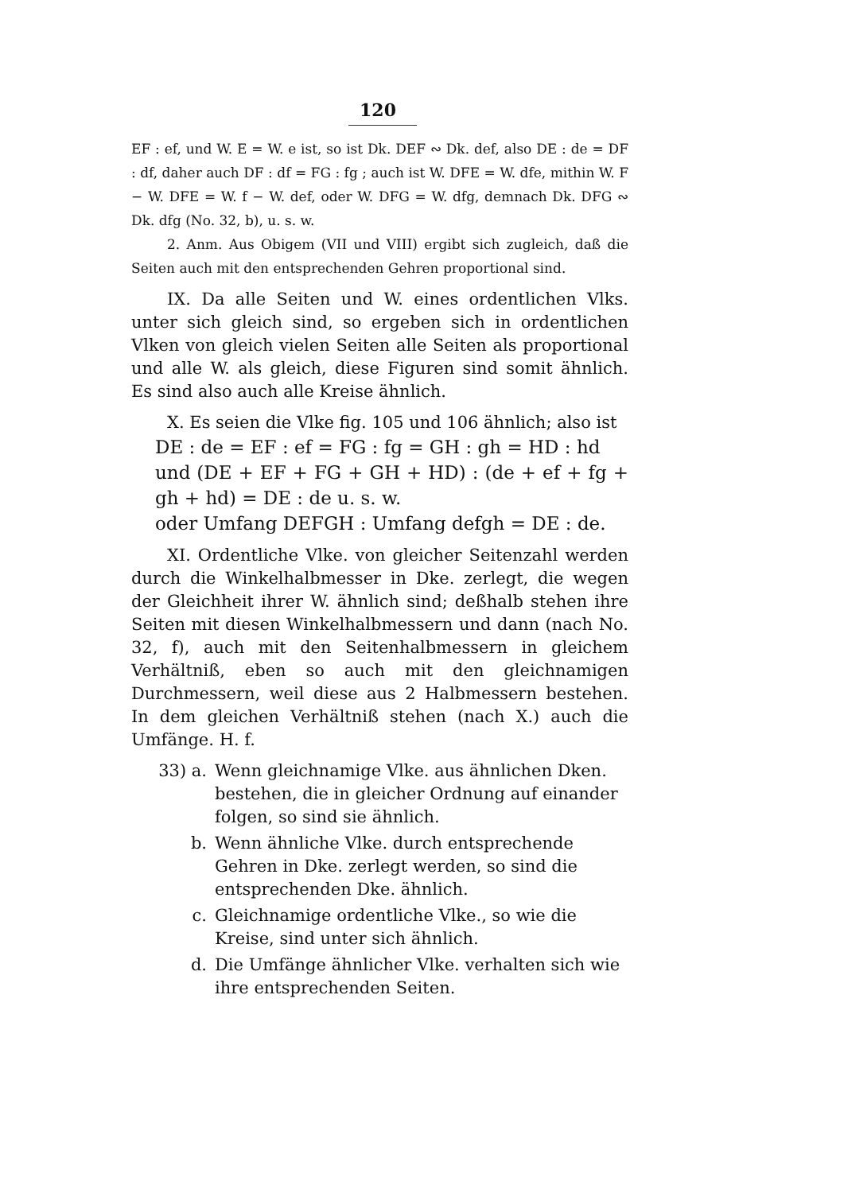120
EF : ef, und W. E = W. e ist, so ist Dk. DEF ∾ Dk. def, also DE : de = DF : df, daher auch DF : df = FG : fg ; auch ist W. DFE = W. dfe, mithin W. F − W. DFE = W. f − W. def, oder W. DFG = W. dfg, demnach Dk. DFG ∾ Dk. dfg (No. 32, b), u. s. w.
2. Anm. Aus Obigem (VII und VIII) ergibt sich zugleich, daß die Seiten auch mit den entsprechenden Gehren proportional sind.
IX. Da alle Seiten und W. eines ordentlichen Vlks. unter sich gleich sind, so ergeben sich in ordentlichen Vlken von gleich vielen Seiten alle Seiten als proportional und alle W. als gleich, diese Figuren sind somit ähnlich. Es sind also auch alle Kreise ähnlich.
X. Es seien die Vlke fig. 105 und 106 ähnlich; also ist
DE : de = EF : ef = FG : fg = GH : gh = HD : hd
und (DE + EF + FG + GH + HD) : (de + ef + fg + gh + hd) = DE : de u. s. w.
oder Umfang DEFGH : Umfang defgh = DE : de.
XI. Ordentliche Vlke. von gleicher Seitenzahl werden durch die Winkelhalbmesser in Dke. zerlegt, die wegen der Gleichheit ihrer W. ähnlich sind; deßhalb stehen ihre Seiten mit diesen Winkelhalbmessern und dann (nach No. 32, f), auch mit den Seitenhalbmessern in gleichem Verhältniß, eben so auch mit den gleichnamigen Durchmessern, weil diese aus 2 Halbmessern bestehen. In dem gleichen Verhältniß stehen (nach X.) auch die Umfänge. H. f.
33) a. Wenn gleichnamige Vlke. aus ähnlichen Dken. bestehen, die in gleicher Ordnung auf einander folgen, so sind sie ähnlich.
b. Wenn ähnliche Vlke. durch entsprechende Gehren in Dke. zerlegt werden, so sind die entsprechenden Dke. ähnlich.
c. Gleichnamige ordentliche Vlke., so wie die Kreise, sind unter sich ähnlich.
d. Die Umfänge ähnlicher Vlke. verhalten sich wie ihre entsprechenden Seiten.